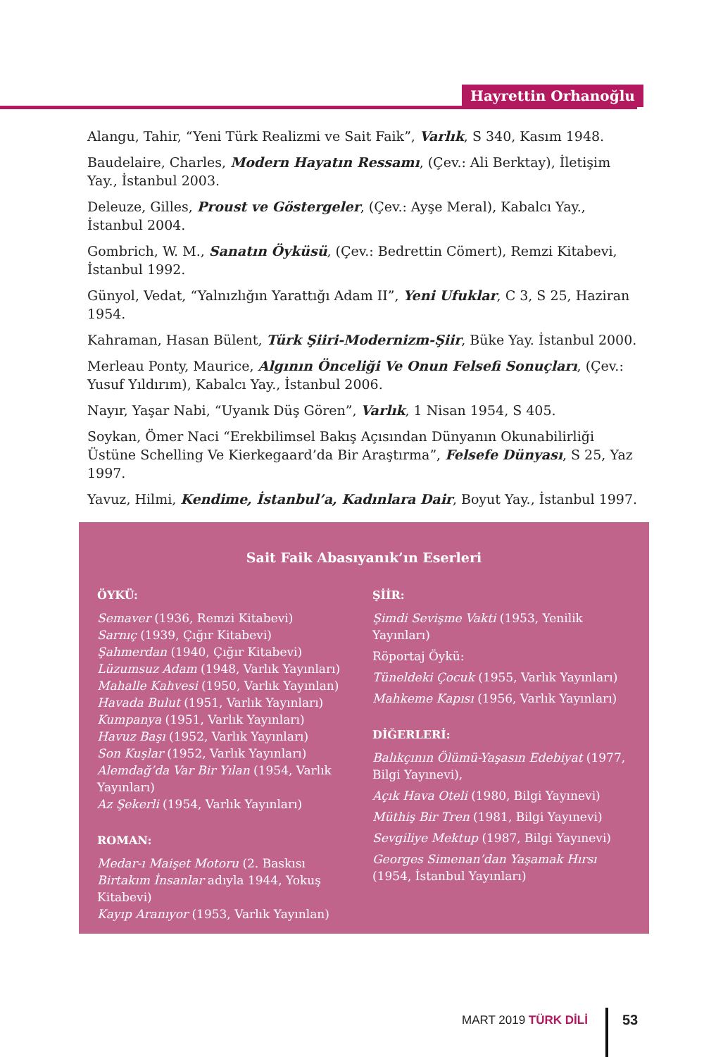Hayrettin Orhanoğlu
Alangu, Tahir, “Yeni Türk Realizmi ve Sait Faik”, Varlık, S 340, Kasım 1948.
Baudelaire, Charles, Modern Hayatın Ressamı, (Çev.: Ali Berktay), İletişim Yay., İstanbul 2003.
Deleuze, Gilles, Proust ve Göstergeler, (Çev.: Ayşe Meral), Kabalcı Yay., İstanbul 2004.
Gombrich, W. M., Sanatın Öyküsü, (Çev.: Bedrettin Cömert), Remzi Kitabevi, İstanbul 1992.
Günyol, Vedat, “Yalnızlığın Yarattığı Adam II”, Yeni Ufuklar, C 3, S 25, Haziran 1954.
Kahraman, Hasan Bülent, Türk Şiiri-Modernizm-Şiir, Büke Yay. İstanbul 2000.
Merleau Ponty, Maurice, Algının Önceliği Ve Onun Felsefi Sonuçları, (Çev.: Yusuf Yıldırım), Kabalcı Yay., İstanbul 2006.
Nayır, Yaşar Nabi, “Uyanık Düş Gören”, Varlık, 1 Nisan 1954, S 405.
Soykan, Ömer Naci “Erekbilimsel Bakış Açısından Dünyanın Okunabilirliği Üstüne Schelling Ve Kierkegaard’da Bir Araştırma”, Felsefe Dünyası, S 25, Yaz 1997.
Yavuz, Hilmi, Kendime, İstanbul’a, Kadınlara Dair, Boyut Yay., İstanbul 1997.
Sait Faik Abasıyanık’ın Eserleri
ÖYKÜ:
Semaver (1936, Remzi Kitabevi)
Sarnıç (1939, Çığır Kitabevi)
Şahmerdan (1940, Çığır Kitabevi)
Lüzumsuz Adam (1948, Varlık Yayınları)
Mahalle Kahvesi (1950, Varlık Yayınlan)
Havada Bulut (1951, Varlık Yayınları)
Kumpanya (1951, Varlık Yayınları)
Havuz Başı (1952, Varlık Yayınları)
Son Kuşlar (1952, Varlık Yayınları)
Alemdağ’da Var Bir Yılan (1954, Varlık Yayınları)
Az Şekerli (1954, Varlık Yayınları)
ROMAN:
Medar-ı Maişet Motoru (2. Baskısı Birtakım İnsanlar adıyla 1944, Yokuş Kitabevi)
Kayıp Aranıyor (1953, Varlık Yayınlan)
ŞİİR:
Şimdi Sevişme Vakti (1953, Yenilik Yayınları)
Röportaj Öykü:
Tüneldeki Çocuk (1955, Varlık Yayınları)
Mahkeme Kapısı (1956, Varlık Yayınları)
DİĞERLERİ:
Balıkçının Ölümü-Yaşasın Edebiyat (1977, Bilgi Yayınevi),
Açık Hava Oteli (1980, Bilgi Yayınevi)
Müthiş Bir Tren (1981, Bilgi Yayınevi)
Sevgiliye Mektup (1987, Bilgi Yayınevi)
Georges Simenan’dan Yaşamak Hırsı (1954, İstanbul Yayınları)
MART 2019 TÜRK DİLİ 53